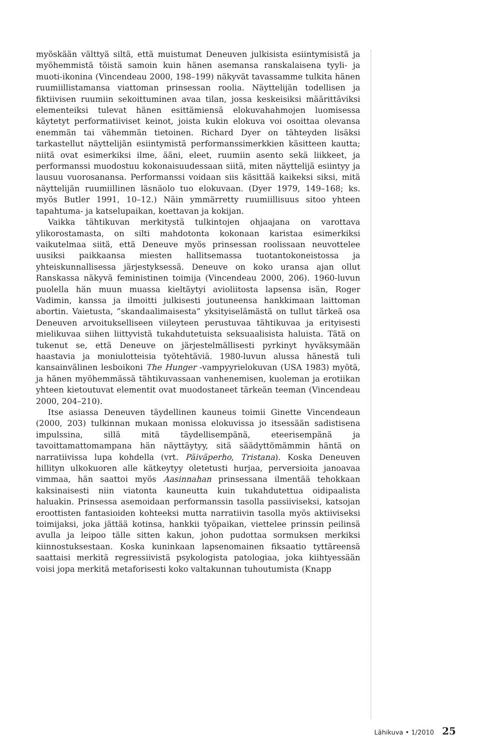myöskään välttyä siltä, että muistumat Deneuven julkisista esiintymisistä ja myöhemmistä töistä samoin kuin hänen asemansa ranskalaisena tyyli- ja muoti-ikonina (Vincendeau 2000, 198–199) näkyvät tavassamme tulkita hänen ruumiillistamansa viattoman prinsessan roolia. Näyttelijän todellisen ja fiktiivisen ruumiin sekoittuminen avaa tilan, jossa keskeisiksi määrittäviksi elementeiksi tulevat hänen esittämiensä elokuvahahmojen luomisessa käytetyt performatiiviset keinot, joista kukin elokuva voi osoittaa olevansa enemmän tai vähemmän tietoinen. Richard Dyer on tähteyden lisäksi tarkastellut näyttelijän esiintymistä performanssimerkkien käsitteen kautta; niitä ovat esimerkiksi ilme, ääni, eleet, ruumiin asento sekä liikkeet, ja performanssi muodostuu kokonaisuudessaan siitä, miten näyttelijä esiintyy ja lausuu vuorosanansa. Performanssi voidaan siis käsittää kaikeksi siksi, mitä näyttelijän ruumiillinen läsnäolo tuo elokuvaan. (Dyer 1979, 149–168; ks. myös Butler 1991, 10–12.) Näin ymmärretty ruumiillisuus sitoo yhteen tapahtuma- ja katselupaikan, koettavan ja kokijan.
Vaikka tähtikuvan merkitystä tulkintojen ohjaajana on varottava ylikorostamasta, on silti mahdotonta kokonaan karistaa esimerkiksi vaikutelmaa siitä, että Deneuve myös prinsessan roolissaan neuvottelee uusiksi paikkaansa miesten hallitsemassa tuotantokoneistossa ja yhteiskunnallisessa järjestyksessä. Deneuve on koko uransa ajan ollut Ranskassa näkyvä feministinen toimija (Vincendeau 2000, 206). 1960-luvun puolella hän muun muassa kieltäytyi avioliitosta lapsensa isän, Roger Vadimin, kanssa ja ilmoitti julkisesti joutuneensa hankkimaan laittoman abortin. Vaietusta, ”skandaalimaisesta” yksityiselämästä on tullut tärkeä osa Deneuven arvoitukselliseen viileyteen perustuvaa tähtikuvaa ja erityisesti mielikuvaa siihen liittyvistä tukahdutetuista seksuaalisista haluista. Tätä on tukenut se, että Deneuve on järjestelmällisesti pyrkinyt hyväksymään haastavia ja moniulotteisia työtehtäviä. 1980-luvun alussa hänestä tuli kansainvälinen lesboikoni The Hunger -vampyyrielokuvan (USA 1983) myötä, ja hänen myöhemmässä tähtikuvassaan vanhenemisen, kuoleman ja erotiikan yhteen kietoutuvat elementit ovat muodostaneet tärkeän teeman (Vincendeau 2000, 204–210).
Itse asiassa Deneuven täydellinen kauneus toimii Ginette Vincendeaun (2000, 203) tulkinnan mukaan monissa elokuvissa jo itsessään sadistisena impulssina, sillä mitä täydellisempänä, eteerisempänä ja tavoittamattomampana hän näyttäytyy, sitä säädyttömämmin häntä on narratiivissa lupa kohdella (vrt. Päiväperho, Tristana). Koska Deneuven hillityn ulkokuoren alle kätkeytyy oletetusti hurjaa, perversioita janoavaa vimmaa, hän saattoi myös Aasinnahan prinsessana ilmentää tehokkaan kaksinaisesti niin viatonta kauneutta kuin tukahdutettua oidipaalista haluakin. Prinsessa asemoidaan performanssin tasolla passiiviseksi, katsojan eroottisten fantasioiden kohteeksi mutta narratiivin tasolla myös aktiiviseksi toimijaksi, joka jättää kotinsa, hankkii työpaikan, viettelee prinssin peilinsä avulla ja leipoo tälle sitten kakun, johon pudottaa sormuksen merkiksi kiinnostuksestaan. Koska kuninkaan lapsenomainen fiksaatio tyttäreensä saattaisi merkitä regressiivistä psykologista patologiaa, joka kiihtyessään voisi jopa merkitä metaforisesti koko valtakunnan tuhoutumista (Knapp
Lähikuva • 1/2010 25